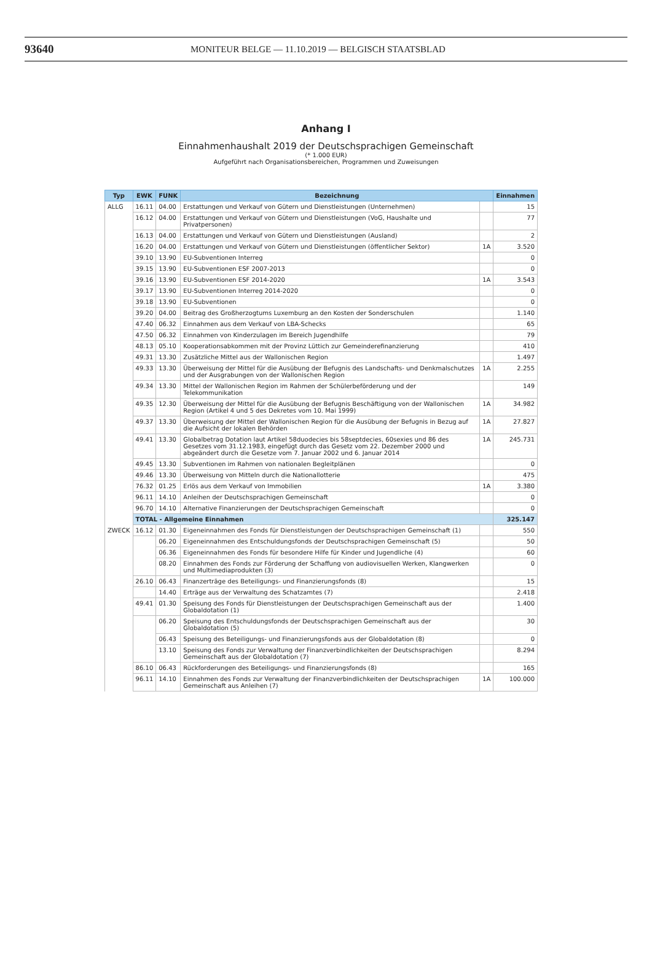93640 MONITEUR BELGE — 11.10.2019 — BELGISCH STAATSBLAD
Anhang I
Einnahmenhaushalt 2019 der Deutschsprachigen Gemeinschaft
(* 1.000 EUR)
Aufgeführt nach Organisationsbereichen, Programmen und Zuweisungen
| Typ | EWK | FUNK | Bezeichnung | | Einnahmen |
| --- | --- | --- | --- | --- | --- |
| ALLG | 16.11 | 04.00 | Erstattungen und Verkauf von Gütern und Dienstleistungen (Unternehmen) | | 15 |
| | 16.12 | 04.00 | Erstattungen und Verkauf von Gütern und Dienstleistungen (VoG, Haushalte und Privatpersonen) | | 77 |
| | 16.13 | 04.00 | Erstattungen und Verkauf von Gütern und Dienstleistungen (Ausland) | | 2 |
| | 16.20 | 04.00 | Erstattungen und Verkauf von Gütern und Dienstleistungen (öffentlicher Sektor) | 1A | 3.520 |
| | 39.10 | 13.90 | EU-Subventionen Interreg | | 0 |
| | 39.15 | 13.90 | EU-Subventionen ESF 2007-2013 | | 0 |
| | 39.16 | 13.90 | EU-Subventionen ESF 2014-2020 | 1A | 3.543 |
| | 39.17 | 13.90 | EU-Subventionen Interreg 2014-2020 | | 0 |
| | 39.18 | 13.90 | EU-Subventionen | | 0 |
| | 39.20 | 04.00 | Beitrag des Großherzogtums Luxemburg an den Kosten der Sonderschulen | | 1.140 |
| | 47.40 | 06.32 | Einnahmen aus dem Verkauf von LBA-Schecks | | 65 |
| | 47.50 | 06.32 | Einnahmen von Kinderzulagen im Bereich Jugendhilfe | | 79 |
| | 48.13 | 05.10 | Kooperationsabkommen mit der Provinz Lüttich zur Gemeinderefinanzierung | | 410 |
| | 49.31 | 13.30 | Zusätzliche Mittel aus der Wallonischen Region | | 1.497 |
| | 49.33 | 13.30 | Überweisung der Mittel für die Ausübung der Befugnis des Landschafts- und Denkmalschutzes und der Ausgrabungen von der Wallonischen Region | 1A | 2.255 |
| | 49.34 | 13.30 | Mittel der Wallonischen Region im Rahmen der Schülerbeförderung und der Telekommunikation | | 149 |
| | 49.35 | 12.30 | Überweisung der Mittel für die Ausübung der Befugnis Beschäftigung von der Wallonischen Region (Artikel 4 und 5 des Dekretes vom 10. Mai 1999) | 1A | 34.982 |
| | 49.37 | 13.30 | Überweisung der Mittel der Wallonischen Region für die Ausübung der Befugnis in Bezug auf die Aufsicht der lokalen Behörden | 1A | 27.827 |
| | 49.41 | 13.30 | Globalbetrag Dotation laut Artikel 58duodecies bis 58septdecies, 60sexies und 86 des Gesetzes vom 31.12.1983, eingefügt durch das Gesetz vom 22. Dezember 2000 und abgeändert durch die Gesetze vom 7. Januar 2002 und 6. Januar 2014 | 1A | 245.731 |
| | 49.45 | 13.30 | Subventionen im Rahmen von nationalen Begleitplänen | | 0 |
| | 49.46 | 13.30 | Überweisung von Mitteln durch die Nationallotterie | | 475 |
| | 76.32 | 01.25 | Erlös aus dem Verkauf von Immobilien | 1A | 3.380 |
| | 96.11 | 14.10 | Anleihen der Deutschsprachigen Gemeinschaft | | 0 |
| | 96.70 | 14.10 | Alternative Finanzierungen der Deutschsprachigen Gemeinschaft | | 0 |
| | TOTAL - Allgemeine Einnahmen | | | | 325.147 |
| ZWECK | 16.12 | 01.30 | Eigeneinnahmen des Fonds für Dienstleistungen der Deutschsprachigen Gemeinschaft (1) | | 550 |
| | | 06.20 | Eigeneinnahmen des Entschuldungsfonds der Deutschsprachigen Gemeinschaft (5) | | 50 |
| | | 06.36 | Eigeneinnahmen des Fonds für besondere Hilfe für Kinder und Jugendliche (4) | | 60 |
| | | 08.20 | Einnahmen des Fonds zur Förderung der Schaffung von audiovisuellen Werken, Klangwerken und Multimediaprodukten (3) | | 0 |
| | 26.10 | 06.43 | Finanzerträge des Beteiligungs- und Finanzierungsfonds (8) | | 15 |
| | | 14.40 | Erträge aus der Verwaltung des Schatzamtes (7) | | 2.418 |
| | 49.41 | 01.30 | Speisung des Fonds für Dienstleistungen der Deutschsprachigen Gemeinschaft aus der Globaldotation (1) | | 1.400 |
| | | 06.20 | Speisung des Entschuldungsfonds der Deutschsprachigen Gemeinschaft aus der Globaldotation (5) | | 30 |
| | | 06.43 | Speisung des Beteiligungs- und Finanzierungsfonds aus der Globaldotation (8) | | 0 |
| | | 13.10 | Speisung des Fonds zur Verwaltung der Finanzverbindlichkeiten der Deutschsprachigen Gemeinschaft aus der Globaldotation (7) | | 8.294 |
| | 86.10 | 06.43 | Rückforderungen des Beteiligungs- und Finanzierungsfonds (8) | | 165 |
| | 96.11 | 14.10 | Einnahmen des Fonds zur Verwaltung der Finanzverbindlichkeiten der Deutschsprachigen Gemeinschaft aus Anleihen (7) | 1A | 100.000 |